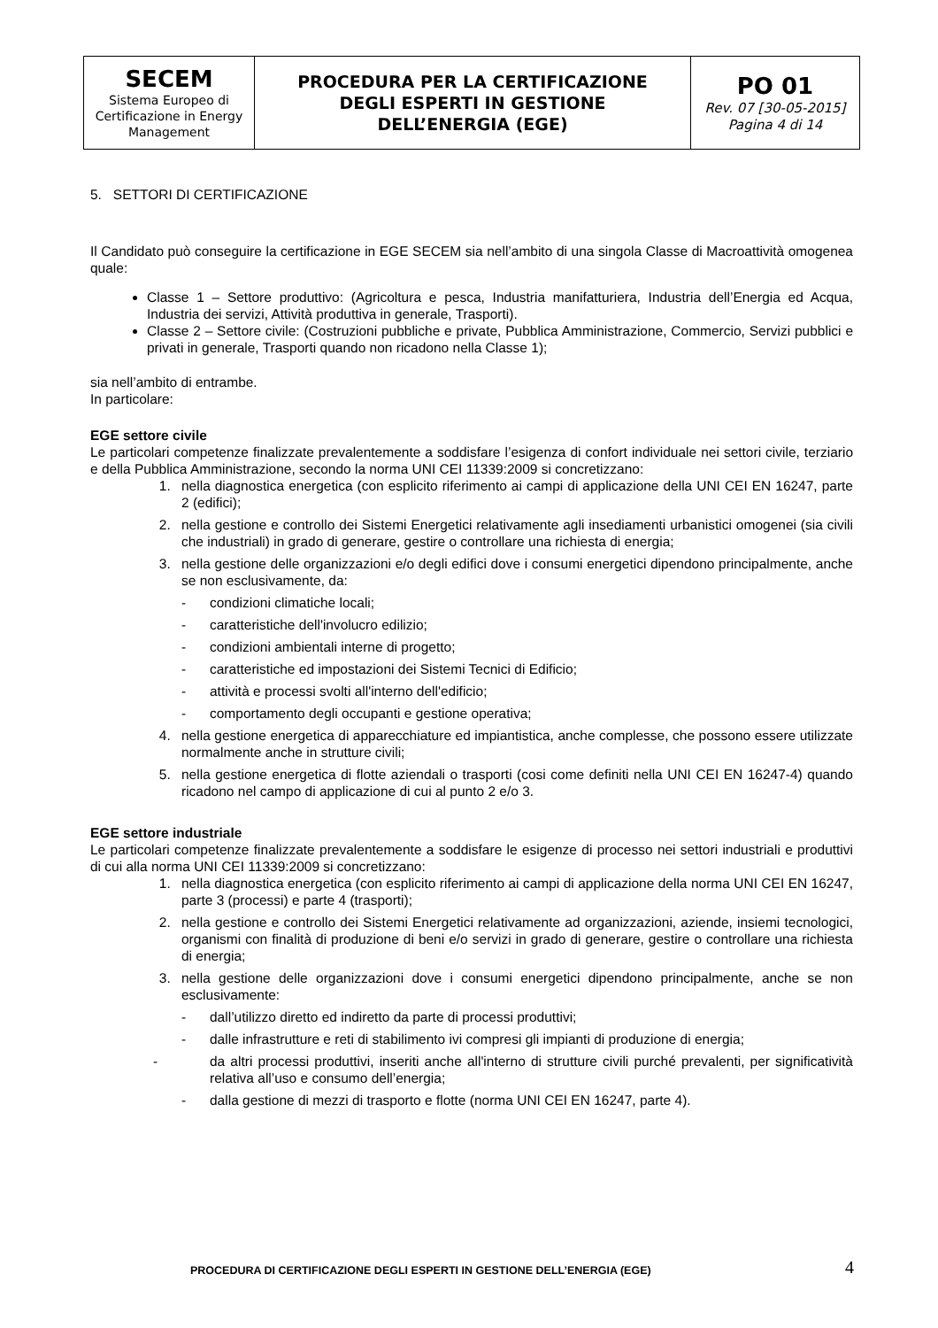| SECEM Sistema Europeo di Certificazione in Energy Management | PROCEDURA PER LA CERTIFICAZIONE DEGLI ESPERTI IN GESTIONE DELL’ENERGIA (EGE) | PO 01 Rev. 07 [30-05-2015] Pagina 4 di 14 |
5. SETTORI DI CERTIFICAZIONE
Il Candidato può conseguire la certificazione in EGE SECEM sia nell’ambito di una singola Classe di Macroattività omogenea quale:
Classe 1 – Settore produttivo: (Agricoltura e pesca, Industria manifatturiera, Industria dell’Energia ed Acqua, Industria dei servizi, Attività produttiva in generale, Trasporti).
Classe 2 – Settore civile: (Costruzioni pubbliche e private, Pubblica Amministrazione, Commercio, Servizi pubblici e privati in generale, Trasporti quando non ricadono nella Classe 1);
sia nell’ambito di entrambe.
In particolare:
EGE settore civile
Le particolari competenze finalizzate prevalentemente a soddisfare l’esigenza di confort individuale nei settori civile, terziario e della Pubblica Amministrazione, secondo la norma UNI CEI 11339:2009 si concretizzano:
1. nella diagnostica energetica (con esplicito riferimento ai campi di applicazione della UNI CEI EN 16247, parte 2 (edifici);
2. nella gestione e controllo dei Sistemi Energetici relativamente agli insediamenti urbanistici omogenei (sia civili che industriali) in grado di generare, gestire o controllare una richiesta di energia;
3. nella gestione delle organizzazioni e/o degli edifici dove i consumi energetici dipendono principalmente, anche se non esclusivamente, da:
- condizioni climatiche locali;
- caratteristiche dell'involucro edilizio;
- condizioni ambientali interne di progetto;
- caratteristiche ed impostazioni dei Sistemi Tecnici di Edificio;
- attività e processi svolti all'interno dell'edificio;
- comportamento degli occupanti e gestione operativa;
4. nella gestione energetica di apparecchiature ed impiantistica, anche complesse, che possono essere utilizzate normalmente anche in strutture civili;
5. nella gestione energetica di flotte aziendali o trasporti (cosi come definiti nella UNI CEI EN 16247-4) quando ricadono nel campo di applicazione di cui al punto 2 e/o 3.
EGE settore industriale
Le particolari competenze finalizzate prevalentemente a soddisfare le esigenze di processo nei settori industriali e produttivi di cui alla norma UNI CEI 11339:2009 si concretizzano:
1. nella diagnostica energetica (con esplicito riferimento ai campi di applicazione della norma UNI CEI EN 16247, parte 3 (processi) e parte 4 (trasporti);
2. nella gestione e controllo dei Sistemi Energetici relativamente ad organizzazioni, aziende, insiemi tecnologici, organismi con finalità di produzione di beni e/o servizi in grado di generare, gestire o controllare una richiesta di energia;
3. nella gestione delle organizzazioni dove i consumi energetici dipendono principalmente, anche se non esclusivamente:
- dall’utilizzo diretto ed indiretto da parte di processi produttivi;
- dalle infrastrutture e reti di stabilimento ivi compresi gli impianti di produzione di energia;
- da altri processi produttivi, inseriti anche all'interno di strutture civili purché prevalenti, per significatività relativa all’uso e consumo dell’energia;
- dalla gestione di mezzi di trasporto e flotte (norma UNI CEI EN 16247, parte 4).
PROCEDURA DI CERTIFICAZIONE DEGLI ESPERTI IN GESTIONE DELL’ENERGIA (EGE)
4